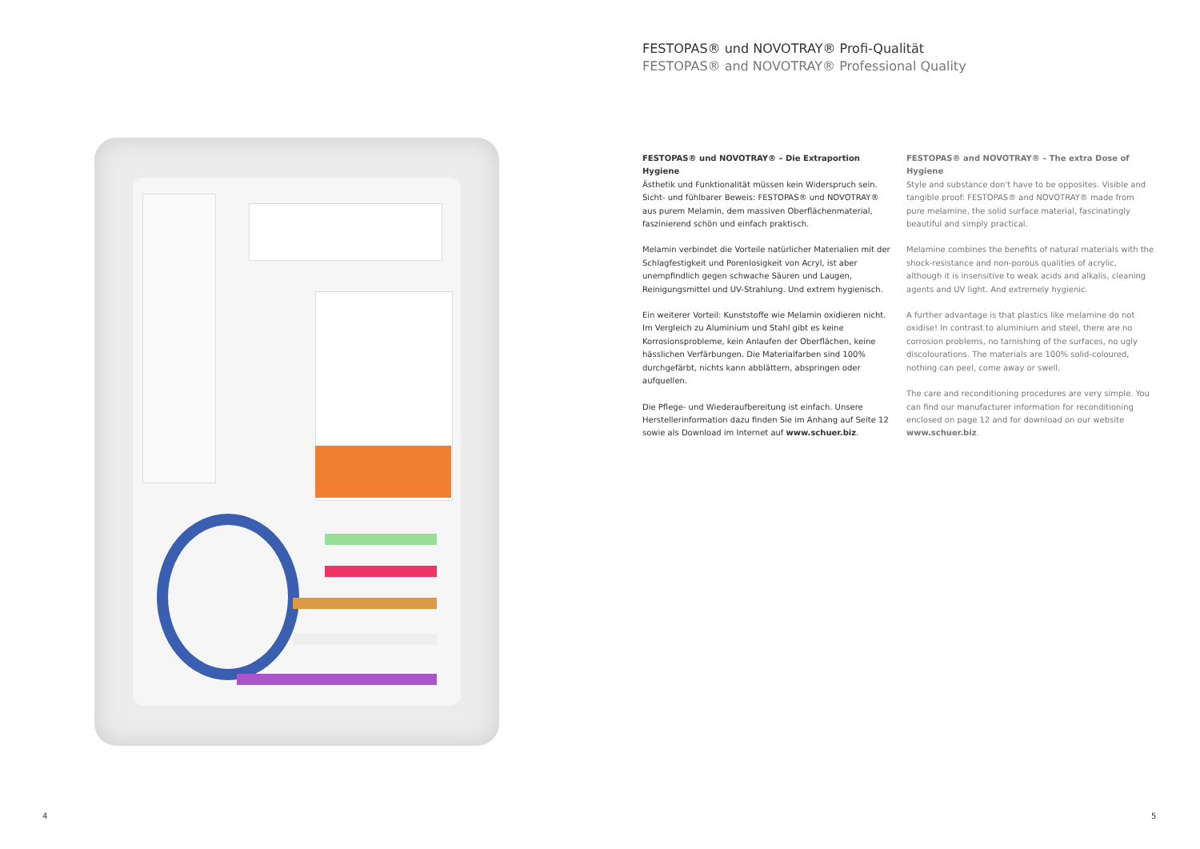FESTOPAS® und NOVOTRAY® Profi-Qualität
FESTOPAS® and NOVOTRAY® Professional Quality
FESTOPAS® und NOVOTRAY® – Die Extraportion Hygiene
Ästhetik und Funktionalität müssen kein Widerspruch sein. Sicht- und fühlbarer Beweis: FESTOPAS® und NOVOTRAY® aus purem Melamin, dem massiven Oberflächenmaterial, faszinierend schön und einfach praktisch.
Melamin verbindet die Vorteile natürlicher Materialien mit der Schlagfestigkeit und Porenlosigkeit von Acryl, ist aber unempfindlich gegen schwache Säuren und Laugen, Reinigungsmittel und UV-Strahlung. Und extrem hygienisch.
Ein weiterer Vorteil: Kunststoffe wie Melamin oxidieren nicht. Im Vergleich zu Aluminium und Stahl gibt es keine Korrosionsprobleme, kein Anlaufen der Oberflächen, keine hässlichen Verfärbungen. Die Materialfarben sind 100% durchgefärbt, nichts kann abblättern, abspringen oder aufquellen.
Die Pflege- und Wiederaufbereitung ist einfach. Unsere Herstellerinformation dazu finden Sie im Anhang auf Seite 12 sowie als Download im Internet auf www.schuer.biz.
FESTOPAS® and NOVOTRAY® – The extra Dose of Hygiene
Style and substance don't have to be opposites. Visible and tangible proof: FESTOPAS® and NOVOTRAY® made from pure melamine, the solid surface material, fascinatingly beautiful and simply practical.
Melamine combines the benefits of natural materials with the shock-resistance and non-porous qualities of acrylic, although it is insensitive to weak acids and alkalis, cleaning agents and UV light. And extremely hygienic.
A further advantage is that plastics like melamine do not oxidise! In contrast to aluminium and steel, there are no corrosion problems, no tarnishing of the surfaces, no ugly discolourations. The materials are 100% solid-coloured, nothing can peel, come away or swell.
The care and reconditioning procedures are very simple. You can find our manufacturer information for reconditioning enclosed on page 12 and for download on our website www.schuer.biz.
4 5